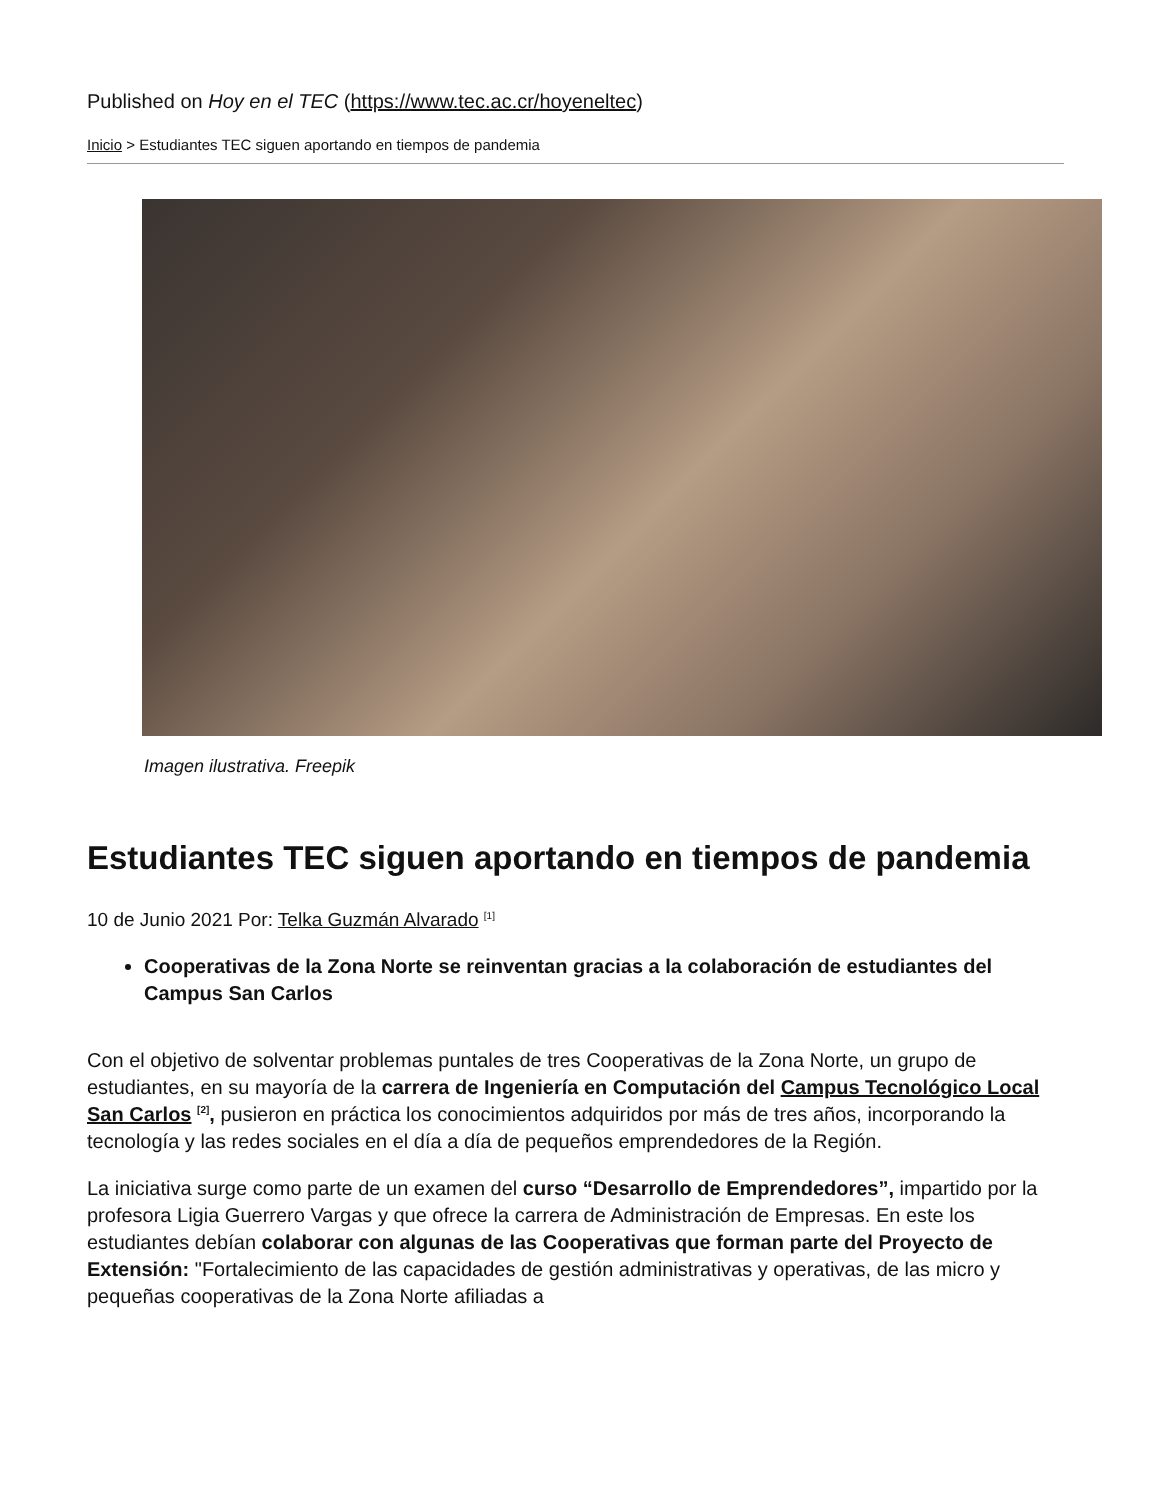Published on Hoy en el TEC (https://www.tec.ac.cr/hoyeneltec)
Inicio > Estudiantes TEC siguen aportando en tiempos de pandemia
Imagen ilustrativa. Freepik
Estudiantes TEC siguen aportando en tiempos de pandemia
10 de Junio 2021 Por: Telka Guzmán Alvarado <sup>[1]</sup>
Cooperativas de la Zona Norte se reinventan gracias a la colaboración de estudiantes del Campus San Carlos
Con el objetivo de solventar problemas puntales de tres Cooperativas de la Zona Norte, un grupo de estudiantes, en su mayoría de la carrera de Ingeniería en Computación del Campus Tecnológico Local San Carlos <sup>[2]</sup>, pusieron en práctica los conocimientos adquiridos por más de tres años, incorporando la tecnología y las redes sociales en el día a día de pequeños emprendedores de la Región.
La iniciativa surge como parte de un examen del curso “Desarrollo de Emprendedores”, impartido por la profesora Ligia Guerrero Vargas y que ofrece la carrera de Administración de Empresas. En este los estudiantes debían colaborar con algunas de las Cooperativas que forman parte del Proyecto de Extensión: "Fortalecimiento de las capacidades de gestión administrativas y operativas, de las micro y pequeñas cooperativas de la Zona Norte afiliadas a